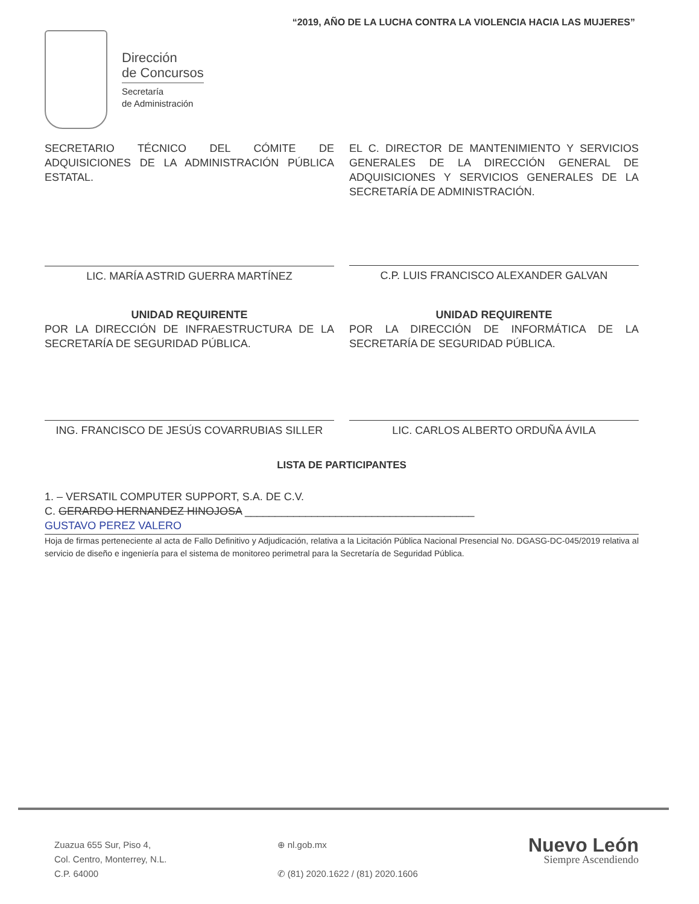“2019, AÑO DE LA LUCHA CONTRA LA VIOLENCIA HACIA LAS MUJERES”
Dirección
de Concursos
Secretaría
de Administración
SECRETARIO TÉCNICO DEL CÓMITE DE ADQUISICIONES DE LA ADMINISTRACIÓN PÚBLICA ESTATAL.
LIC. MARÍA ASTRID GUERRA MARTÍNEZ
EL C. DIRECTOR DE MANTENIMIENTO Y SERVICIOS GENERALES DE LA DIRECCIÓN GENERAL DE ADQUISICIONES Y SERVICIOS GENERALES DE LA SECRETARÍA DE ADMINISTRACIÓN.
C.P. LUIS FRANCISCO ALEXANDER GALVAN
UNIDAD REQUIRENTE
POR LA DIRECCIÓN DE INFRAESTRUCTURA DE LA SECRETARÍA DE SEGURIDAD PÚBLICA.
ING. FRANCISCO DE JESÚS COVARRUBIAS SILLER
UNIDAD REQUIRENTE
POR LA DIRECCIÓN DE INFORMÁTICA DE LA SECRETARÍA DE SEGURIDAD PÚBLICA.
LIC. CARLOS ALBERTO ORDUÑA ÁVILA
LISTA DE PARTICIPANTES
1. – VERSATIL COMPUTER SUPPORT, S.A. DE C.V.
C. GERARDO HERNANDEZ HINOJOSA ______________________________________
GUSTAVO PEREZ VALERO
Hoja de firmas perteneciente al acta de Fallo Definitivo y Adjudicación, relativa a la Licitación Pública Nacional Presencial No. DGASG-DC-045/2019 relativa al servicio de diseño e ingeniería para el sistema de monitoreo perimetral para la Secretaría de Seguridad Pública.
Zuazua 655 Sur, Piso 4,
Col. Centro, Monterrey, N.L.
C.P. 64000
⊕ nl.gob.mx
✆ (81) 2020.1622 / (81) 2020.1606
Nuevo León
Siempre Ascendiendo